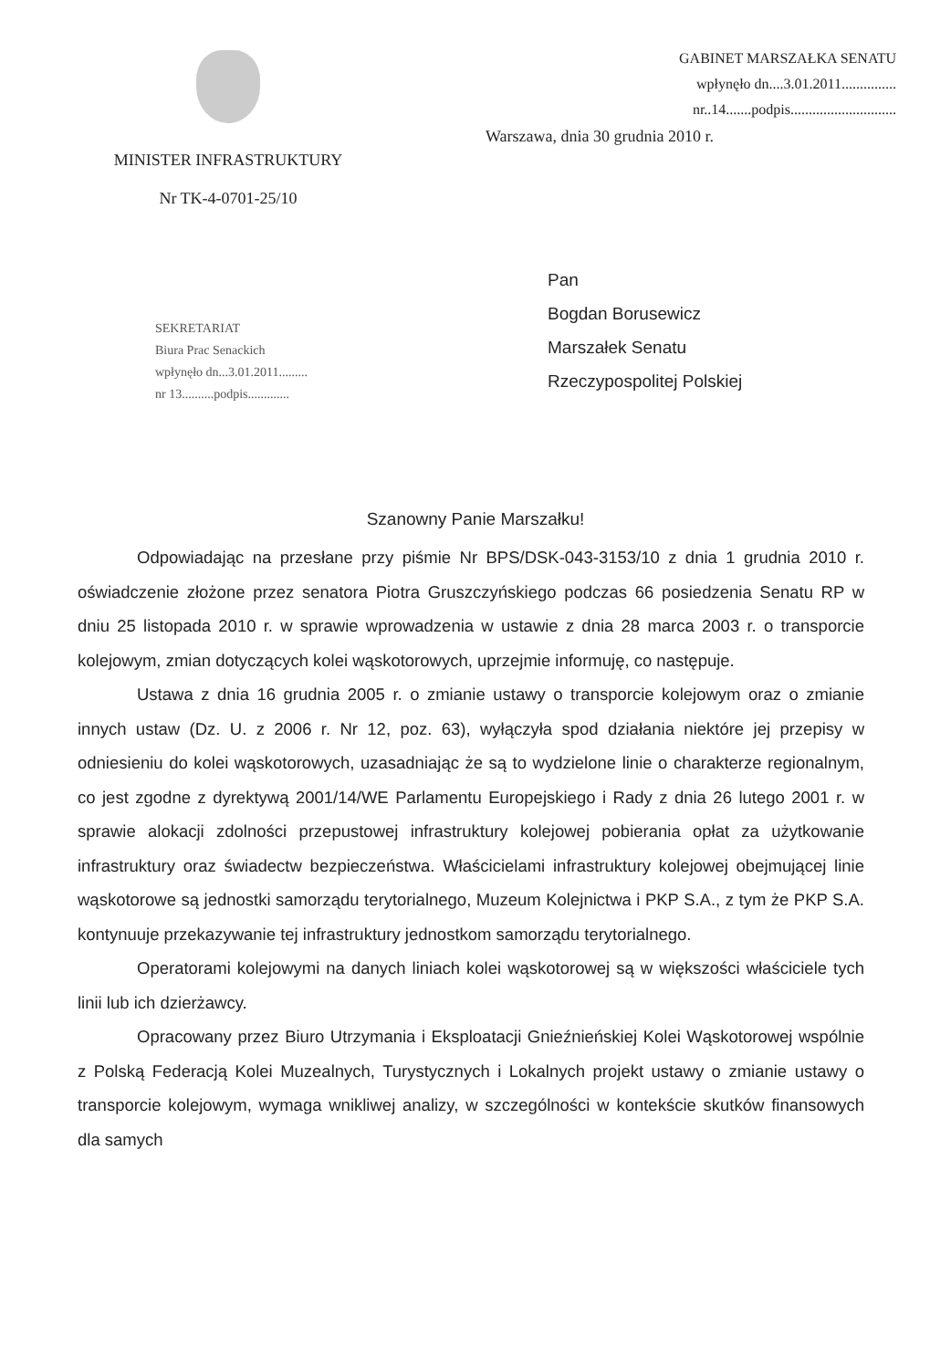MINISTER INFRASTRUKTURY
Nr TK-4-0701-25/10
GABINET MARSZAŁKA SENATU
wpłynęło dn....3.01.2011...............
nr..14.......podpis.............................
Warszawa, dnia 30 grudnia 2010 r.
SEKRETARIAT
Biura Prac Senackich
wpłynęło dn...3.01.2011.........
nr 13..........podpis.............
Pan
Bogdan Borusewicz
Marszałek Senatu
Rzeczypospolitej Polskiej
Szanowny Panie Marszałku!
Odpowiadając na przesłane przy piśmie Nr BPS/DSK-043-3153/10 z dnia 1 grudnia 2010 r. oświadczenie złożone przez senatora Piotra Gruszczyńskiego podczas 66 posiedzenia Senatu RP w dniu 25 listopada 2010 r. w sprawie wprowadzenia w ustawie z dnia 28 marca 2003 r. o transporcie kolejowym, zmian dotyczących kolei wąskotorowych, uprzejmie informuję, co następuje.
Ustawa z dnia 16 grudnia 2005 r. o zmianie ustawy o transporcie kolejowym oraz o zmianie innych ustaw (Dz. U. z 2006 r. Nr 12, poz. 63), wyłączyła spod działania niektóre jej przepisy w odniesieniu do kolei wąskotorowych, uzasadniając że są to wydzielone linie o charakterze regionalnym, co jest zgodne z dyrektywą 2001/14/WE Parlamentu Europejskiego i Rady z dnia 26 lutego 2001 r. w sprawie alokacji zdolności przepustowej infrastruktury kolejowej pobierania opłat za użytkowanie infrastruktury oraz świadectw bezpieczeństwa. Właścicielami infrastruktury kolejowej obejmującej linie wąskotorowe są jednostki samorządu terytorialnego, Muzeum Kolejnictwa i PKP S.A., z tym że PKP S.A. kontynuuje przekazywanie tej infrastruktury jednostkom samorządu terytorialnego.
Operatorami kolejowymi na danych liniach kolei wąskotorowej są w większości właściciele tych linii lub ich dzierżawcy.
Opracowany przez Biuro Utrzymania i Eksploatacji Gnieźnieńskiej Kolei Wąskotorowej wspólnie z Polską Federacją Kolei Muzealnych, Turystycznych i Lokalnych projekt ustawy o zmianie ustawy o transporcie kolejowym, wymaga wnikliwej analizy, w szczególności w kontekście skutków finansowych dla samych